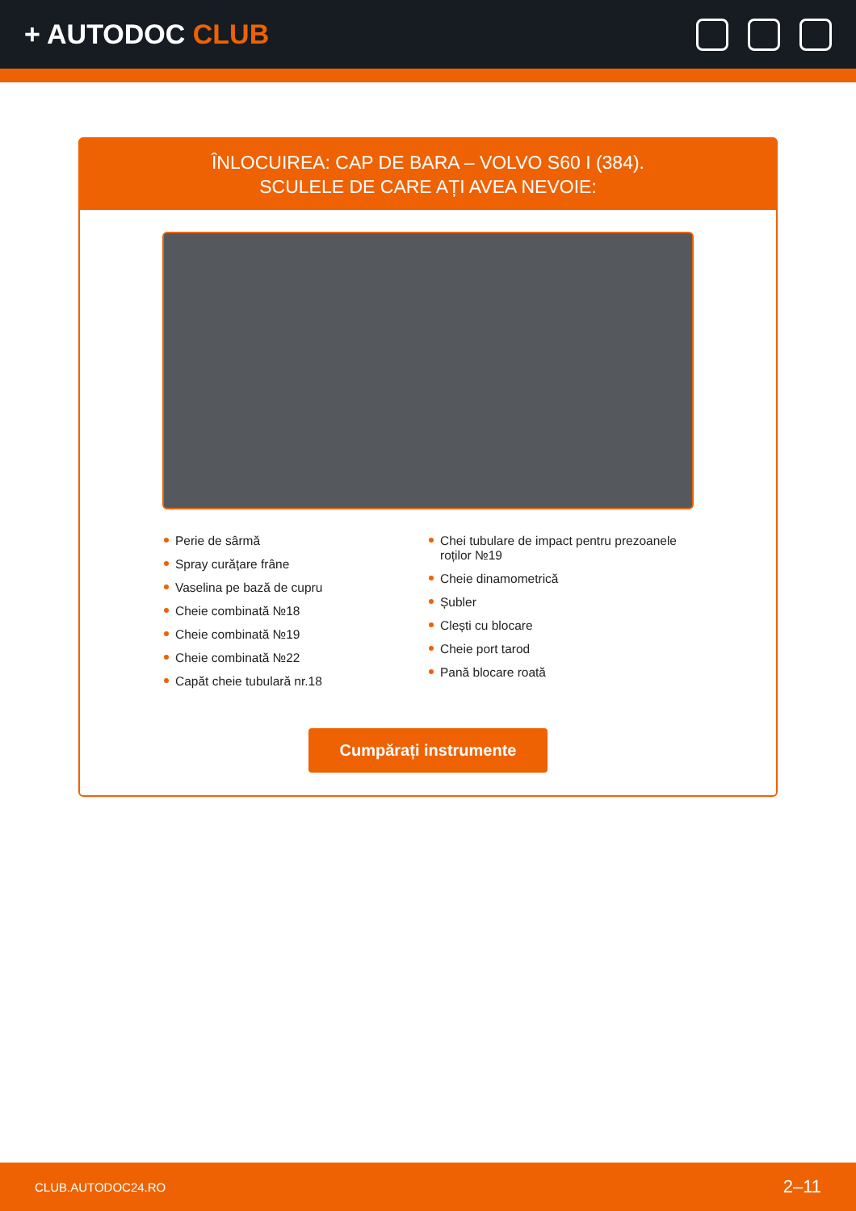+ AUTODOC CLUB
ÎNLOCUIREA: CAP DE BARA – VOLVO S60 I (384).
SCULELE DE CARE AȚI AVEA NEVOIE:
Perie de sârmă
Spray curățare frâne
Vaselina pe bază de cupru
Cheie combinată №18
Cheie combinată №19
Cheie combinată №22
Capăt cheie tubulară nr.18
Chei tubulare de impact pentru prezoanele roților №19
Cheie dinamometrică
Șubler
Clești cu blocare
Cheie port tarod
Pană blocare roată
Cumpărați instrumente
CLUB.AUTODOC24.RO 2–11